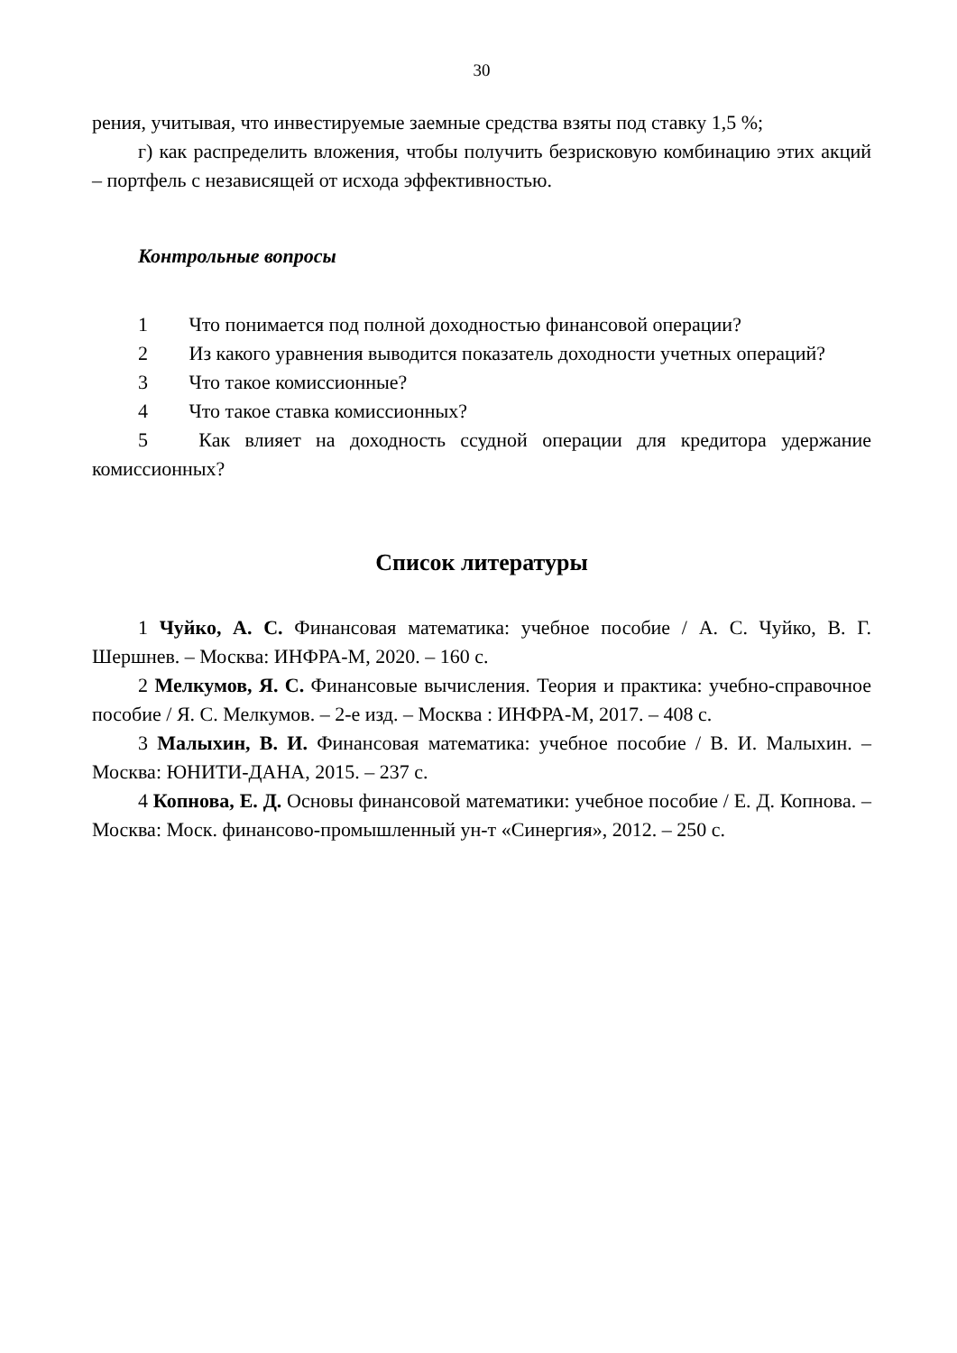30
рения, учитывая, что инвестируемые заемные средства взяты под ставку 1,5 %;
г) как распределить вложения, чтобы получить безрисковую комбинацию этих акций – портфель с независящей от исхода эффективностью.
Контрольные вопросы
1 Что понимается под полной доходностью финансовой операции?
2 Из какого уравнения выводится показатель доходности учетных операций?
3 Что такое комиссионные?
4 Что такое ставка комиссионных?
5 Как влияет на доходность ссудной операции для кредитора удержание комиссионных?
Список литературы
1 Чуйко, А. С. Финансовая математика: учебное пособие / А. С. Чуйко, В. Г. Шершнев. – Москва: ИНФРА-М, 2020. – 160 с.
2 Мелкумов, Я. С. Финансовые вычисления. Теория и практика: учебно-справочное пособие / Я. С. Мелкумов. – 2-е изд. – Москва : ИНФРА-М, 2017. – 408 с.
3 Малыхин, В. И. Финансовая математика: учебное пособие / В. И. Малыхин. – Москва: ЮНИТИ-ДАНА, 2015. – 237 с.
4 Копнова, Е. Д. Основы финансовой математики: учебное пособие / Е. Д. Копнова. – Москва: Моск. финансово-промышленный ун-т «Синергия», 2012. – 250 с.